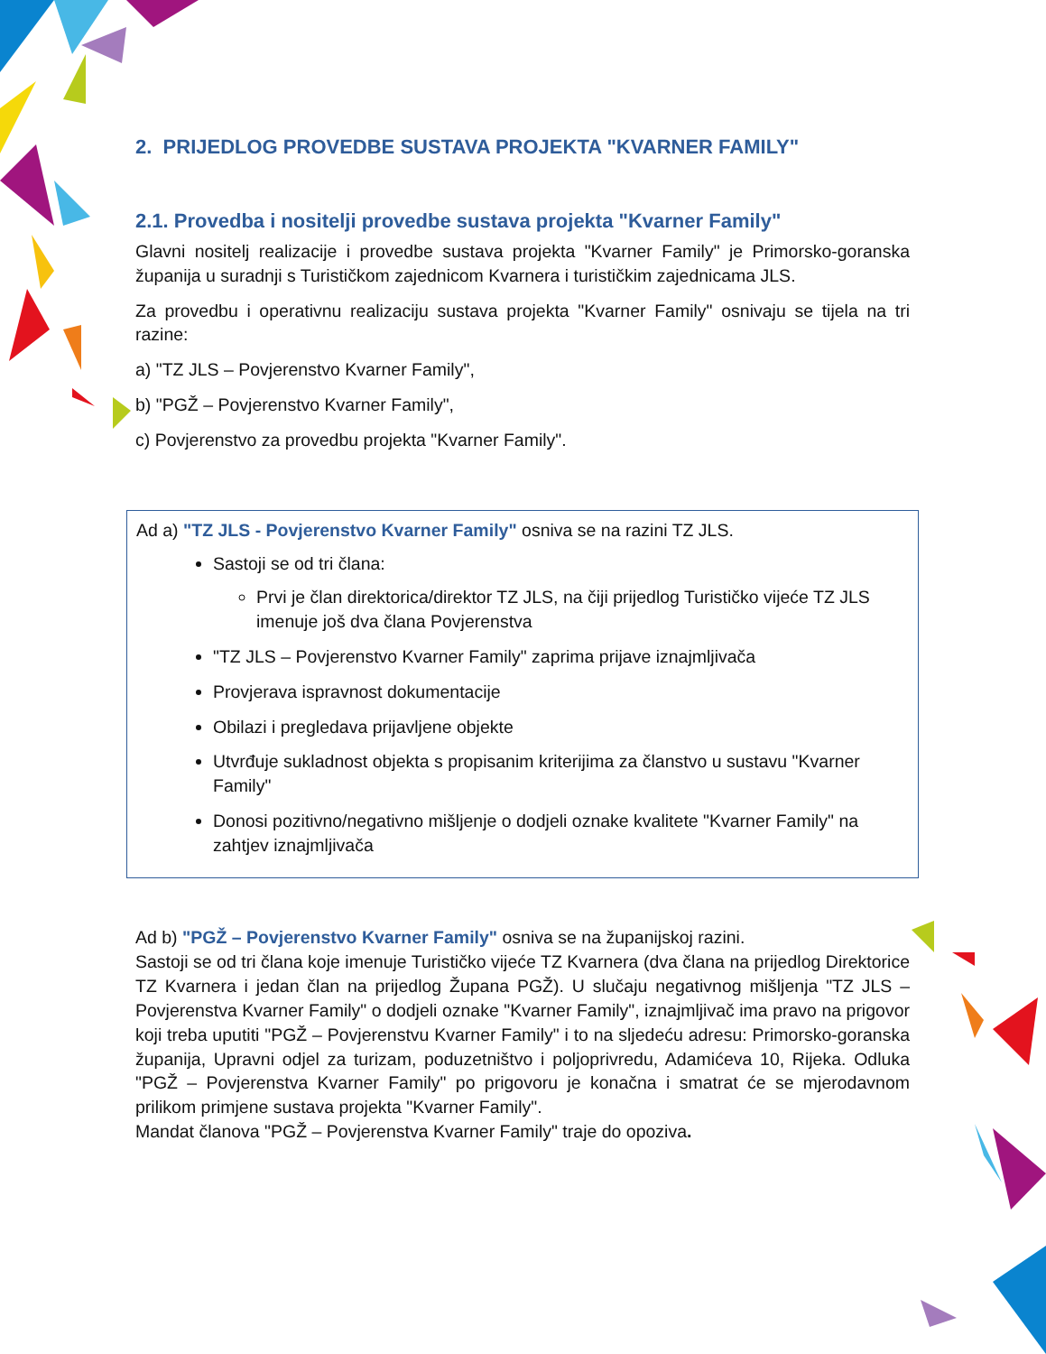2. PRIJEDLOG PROVEDBE SUSTAVA PROJEKTA "KVARNER FAMILY"
2.1. Provedba i nositelji provedbe sustava projekta "Kvarner Family"
Glavni nositelj realizacije i provedbe sustava projekta "Kvarner Family" je Primorsko-goranska županija u suradnji s Turističkom zajednicom Kvarnera i turističkim zajednicama JLS.
Za provedbu i operativnu realizaciju sustava projekta "Kvarner Family" osnivaju se tijela na tri razine:
a) "TZ JLS – Povjerenstvo Kvarner Family",
b) "PGŽ – Povjerenstvo Kvarner Family",
c) Povjerenstvo za provedbu projekta "Kvarner Family".
Ad a) "TZ JLS - Povjerenstvo Kvarner Family" osniva se na razini TZ JLS.
Sastoji se od tri člana:
Prvi je član direktorica/direktor TZ JLS, na čiji prijedlog Turističko vijeće TZ JLS imenuje još dva člana Povjerenstva
"TZ JLS – Povjerenstvo Kvarner Family" zaprima prijave iznajmljivača
Provjerava ispravnost dokumentacije
Obilazi i pregledava prijavljene objekte
Utvrđuje sukladnost objekta s propisanim kriterijima za članstvo u sustavu "Kvarner Family"
Donosi pozitivno/negativno mišljenje o dodjeli oznake kvalitete "Kvarner Family" na zahtjev iznajmljivača
Ad b) "PGŽ – Povjerenstvo Kvarner Family" osniva se na županijskoj razini.
Sastoji se od tri člana koje imenuje Turističko vijeće TZ Kvarnera (dva člana na prijedlog Direktorice TZ Kvarnera i jedan član na prijedlog Župana PGŽ). U slučaju negativnog mišljenja "TZ JLS – Povjerenstva Kvarner Family" o dodjeli oznake "Kvarner Family", iznajmljivač ima pravo na prigovor koji treba uputiti "PGŽ – Povjerenstvu Kvarner Family" i to na sljedeću adresu: Primorsko-goranska županija, Upravni odjel za turizam, poduzetništvo i poljoprivredu, Adamićeva 10, Rijeka. Odluka "PGŽ – Povjerenstva Kvarner Family" po prigovoru je konačna i smatrat će se mjerodavnom prilikom primjene sustava projekta "Kvarner Family".
Mandat članova "PGŽ – Povjerenstva Kvarner Family" traje do opoziva.